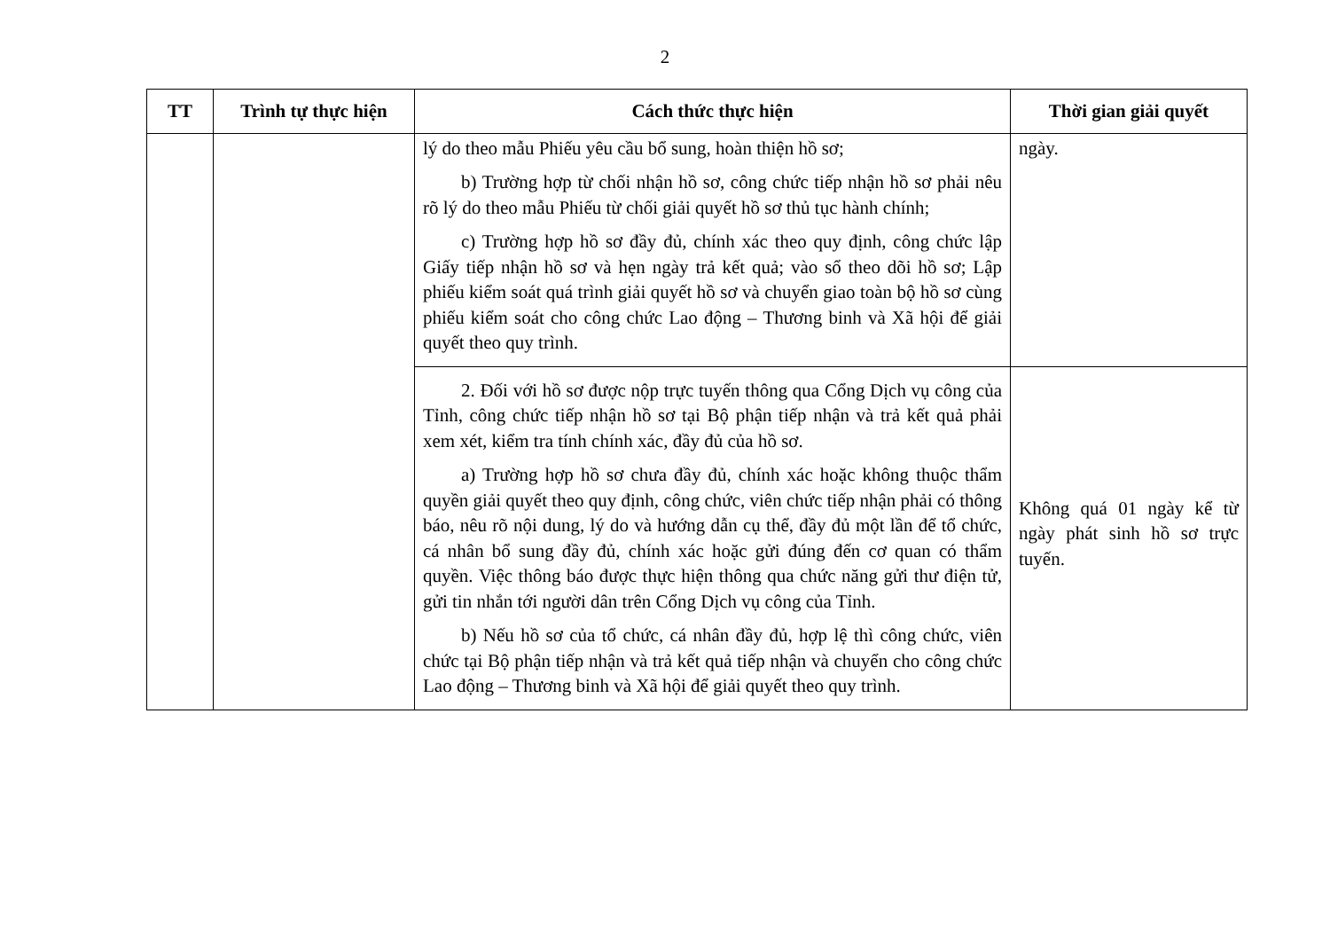2
| TT | Trình tự thực hiện | Cách thức thực hiện | Thời gian giải quyết |
| --- | --- | --- | --- |
| | | lý do theo mẫu Phiếu yêu cầu bổ sung, hoàn thiện hồ sơ; b) Trường hợp từ chối nhận hồ sơ, công chức tiếp nhận hồ sơ phải nêu rõ lý do theo mẫu Phiếu từ chối giải quyết hồ sơ thủ tục hành chính; c) Trường hợp hồ sơ đầy đủ, chính xác theo quy định, công chức lập Giấy tiếp nhận hồ sơ và hẹn ngày trả kết quả; vào sổ theo dõi hồ sơ; Lập phiếu kiểm soát quá trình giải quyết hồ sơ và chuyển giao toàn bộ hồ sơ cùng phiếu kiểm soát cho công chức Lao động – Thương binh và Xã hội để giải quyết theo quy trình. | ngày. |
| | | 2. Đối với hồ sơ được nộp trực tuyến thông qua Cổng Dịch vụ công của Tỉnh, công chức tiếp nhận hồ sơ tại Bộ phận tiếp nhận và trả kết quả phải xem xét, kiểm tra tính chính xác, đầy đủ của hồ sơ. a) Trường hợp hồ sơ chưa đầy đủ, chính xác hoặc không thuộc thẩm quyền giải quyết theo quy định, công chức, viên chức tiếp nhận phải có thông báo, nêu rõ nội dung, lý do và hướng dẫn cụ thể, đầy đủ một lần để tổ chức, cá nhân bổ sung đầy đủ, chính xác hoặc gửi đúng đến cơ quan có thẩm quyền. Việc thông báo được thực hiện thông qua chức năng gửi thư điện tử, gửi tin nhắn tới người dân trên Cổng Dịch vụ công của Tỉnh. b) Nếu hồ sơ của tổ chức, cá nhân đầy đủ, hợp lệ thì công chức, viên chức tại Bộ phận tiếp nhận và trả kết quả tiếp nhận và chuyển cho công chức Lao động – Thương binh và Xã hội để giải quyết theo quy trình. | Không quá 01 ngày kể từ ngày phát sinh hồ sơ trực tuyến. |